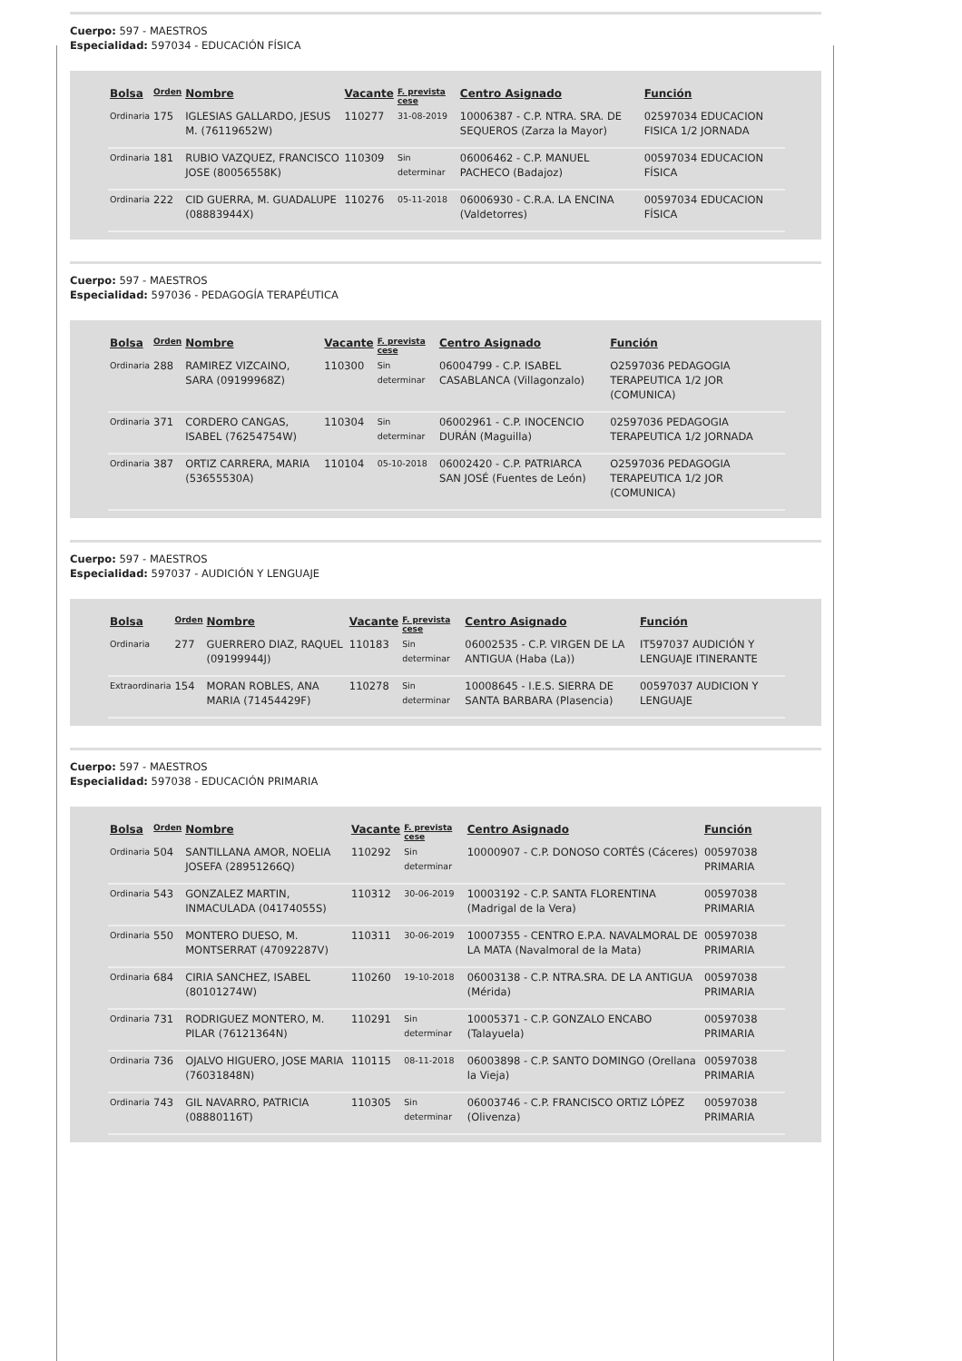Cuerpo: 597 - MAESTROS
Especialidad: 597034 - EDUCACIÓN FÍSICA
| Bolsa | Orden | Nombre | Vacante | F. prevista cese | Centro Asignado | Función |
| --- | --- | --- | --- | --- | --- | --- |
| Ordinaria | 175 | IGLESIAS GALLARDO, JESUS M. (76119652W) | 110277 | 31-08-2019 | 10006387 - C.P. NTRA. SRA. DE SEQUEROS (Zarza la Mayor) | 02597034 EDUCACION FISICA 1/2 JORNADA |
| Ordinaria | 181 | RUBIO VAZQUEZ, FRANCISCO JOSE (80056558K) | 110309 | Sin determinar | 06006462 - C.P. MANUEL PACHECO (Badajoz) | 00597034 EDUCACION FÍSICA |
| Ordinaria | 222 | CID GUERRA, M. GUADALUPE (08883944X) | 110276 | 05-11-2018 | 06006930 - C.R.A. LA ENCINA (Valdetorres) | 00597034 EDUCACION FÍSICA |
Cuerpo: 597 - MAESTROS
Especialidad: 597036 - PEDAGOGÍA TERAPÉUTICA
| Bolsa | Orden | Nombre | Vacante | F. prevista cese | Centro Asignado | Función |
| --- | --- | --- | --- | --- | --- | --- |
| Ordinaria | 288 | RAMIREZ VIZCAINO, SARA (09199968Z) | 110300 | Sin determinar | 06004799 - C.P. ISABEL CASABLANCA (Villagonzalo) | O2597036 PEDAGOGIA TERAPEUTICA 1/2 JOR (COMUNICA) |
| Ordinaria | 371 | CORDERO CANGAS, ISABEL (76254754W) | 110304 | Sin determinar | 06002961 - C.P. INOCENCIO DURÁN (Maguilla) | 02597036 PEDAGOGIA TERAPEUTICA 1/2 JORNADA |
| Ordinaria | 387 | ORTIZ CARRERA, MARIA (53655530A) | 110104 | 05-10-2018 | 06002420 - C.P. PATRIARCA SAN JOSÉ (Fuentes de León) | O2597036 PEDAGOGIA TERAPEUTICA 1/2 JOR (COMUNICA) |
Cuerpo: 597 - MAESTROS
Especialidad: 597037 - AUDICIÓN Y LENGUAJE
| Bolsa | Orden | Nombre | Vacante | F. prevista cese | Centro Asignado | Función |
| --- | --- | --- | --- | --- | --- | --- |
| Ordinaria | 277 | GUERRERO DIAZ, RAQUEL (09199944J) | 110183 | Sin determinar | 06002535 - C.P. VIRGEN DE LA ANTIGUA (Haba (La)) | IT597037 AUDICIÓN Y LENGUAJE ITINERANTE |
| Extraordinaria | 154 | MORAN ROBLES, ANA MARIA (71454429F) | 110278 | Sin determinar | 10008645 - I.E.S. SIERRA DE SANTA BARBARA (Plasencia) | 00597037 AUDICION Y LENGUAJE |
Cuerpo: 597 - MAESTROS
Especialidad: 597038 - EDUCACIÓN PRIMARIA
| Bolsa | Orden | Nombre | Vacante | F. prevista cese | Centro Asignado | Función |
| --- | --- | --- | --- | --- | --- | --- |
| Ordinaria | 504 | SANTILLANA AMOR, NOELIA JOSEFA (28951266Q) | 110292 | Sin determinar | 10000907 - C.P. DONOSO CORTÉS (Cáceres) | 00597038 PRIMARIA |
| Ordinaria | 543 | GONZALEZ MARTIN, INMACULADA (04174055S) | 110312 | 30-06-2019 | 10003192 - C.P. SANTA FLORENTINA (Madrigal de la Vera) | 00597038 PRIMARIA |
| Ordinaria | 550 | MONTERO DUESO, M. MONTSERRAT (47092287V) | 110311 | 30-06-2019 | 10007355 - CENTRO E.P.A. NAVALMORAL DE LA MATA (Navalmoral de la Mata) | 00597038 PRIMARIA |
| Ordinaria | 684 | CIRIA SANCHEZ, ISABEL (80101274W) | 110260 | 19-10-2018 | 06003138 - C.P. NTRA.SRA. DE LA ANTIGUA (Mérida) | 00597038 PRIMARIA |
| Ordinaria | 731 | RODRIGUEZ MONTERO, M. PILAR (76121364N) | 110291 | Sin determinar | 10005371 - C.P. GONZALO ENCABO (Talayuela) | 00597038 PRIMARIA |
| Ordinaria | 736 | OJALVO HIGUERO, JOSE MARIA (76031848N) | 110115 | 08-11-2018 | 06003898 - C.P. SANTO DOMINGO (Orellana la Vieja) | 00597038 PRIMARIA |
| Ordinaria | 743 | GIL NAVARRO, PATRICIA (08880116T) | 110305 | Sin determinar | 06003746 - C.P. FRANCISCO ORTIZ LÓPEZ (Olivenza) | 00597038 PRIMARIA |